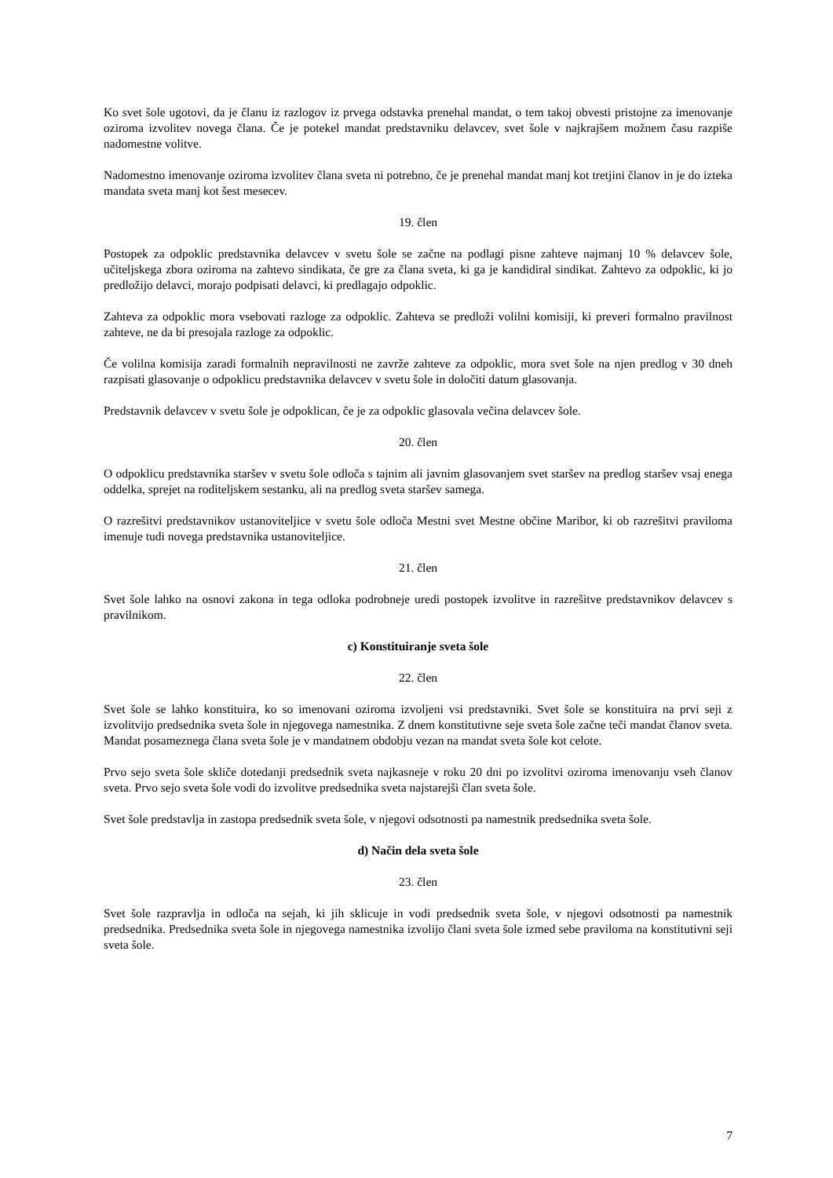Ko svet šole ugotovi, da je članu iz razlogov iz prvega odstavka prenehal mandat, o tem takoj obvesti pristojne za imenovanje oziroma izvolitev novega člana. Če je potekel mandat predstavniku delavcev, svet šole v najkrajšem možnem času razpiše nadomestne volitve.
Nadomestno imenovanje oziroma izvolitev člana sveta ni potrebno, če je prenehal mandat manj kot tretjini članov in je do izteka mandata sveta manj kot šest mesecev.
19. člen
Postopek za odpoklic predstavnika delavcev v svetu šole se začne na podlagi pisne zahteve najmanj 10 % delavcev šole, učiteljskega zbora oziroma na zahtevo sindikata, če gre za člana sveta, ki ga je kandidiral sindikat. Zahtevo za odpoklic, ki jo predložijo delavci, morajo podpisati delavci, ki predlagajo odpoklic.
Zahteva za odpoklic mora vsebovati razloge za odpoklic. Zahteva se predloži volilni komisiji, ki preveri formalno pravilnost zahteve, ne da bi presojala razloge za odpoklic.
Če volilna komisija zaradi formalnih nepravilnosti ne zavrže zahteve za odpoklic, mora svet šole na njen predlog v 30 dneh razpisati glasovanje o odpoklicu predstavnika delavcev v svetu šole in določiti datum glasovanja.
Predstavnik delavcev v svetu šole je odpoklican, če je za odpoklic glasovala večina delavcev šole.
20. člen
O odpoklicu predstavnika staršev v svetu šole odloča s tajnim ali javnim glasovanjem svet staršev na predlog staršev vsaj enega oddelka, sprejet na roditeljskem sestanku, ali na predlog sveta staršev samega.
O razrešitvi predstavnikov ustanoviteljice v svetu šole odloča Mestni svet Mestne občine Maribor, ki ob razrešitvi praviloma imenuje tudi novega predstavnika ustanoviteljice.
21. člen
Svet šole lahko na osnovi zakona in tega odloka podrobneje uredi postopek izvolitve in razrešitve predstavnikov delavcev s pravilnikom.
c) Konstituiranje sveta šole
22. člen
Svet šole se lahko konstituira, ko so imenovani oziroma izvoljeni vsi predstavniki. Svet šole se konstituira na prvi seji z izvolitvijo predsednika sveta šole in njegovega namestnika. Z dnem konstitutivne seje sveta šole začne teči mandat članov sveta. Mandat posameznega člana sveta šole je v mandatnem obdobju vezan na mandat sveta šole kot celote.
Prvo sejo sveta šole skliče dotedanji predsednik sveta najkasneje v roku 20 dni po izvolitvi oziroma imenovanju vseh članov sveta. Prvo sejo sveta šole vodi do izvolitve predsednika sveta najstarejši član sveta šole.
Svet šole predstavlja in zastopa predsednik sveta šole, v njegovi odsotnosti pa namestnik predsednika sveta šole.
d) Način dela sveta šole
23. člen
Svet šole razpravlja in odloča na sejah, ki jih sklicuje in vodi predsednik sveta šole, v njegovi odsotnosti pa namestnik predsednika. Predsednika sveta šole in njegovega namestnika izvolijo člani sveta šole izmed sebe praviloma na konstitutivni seji sveta šole.
7